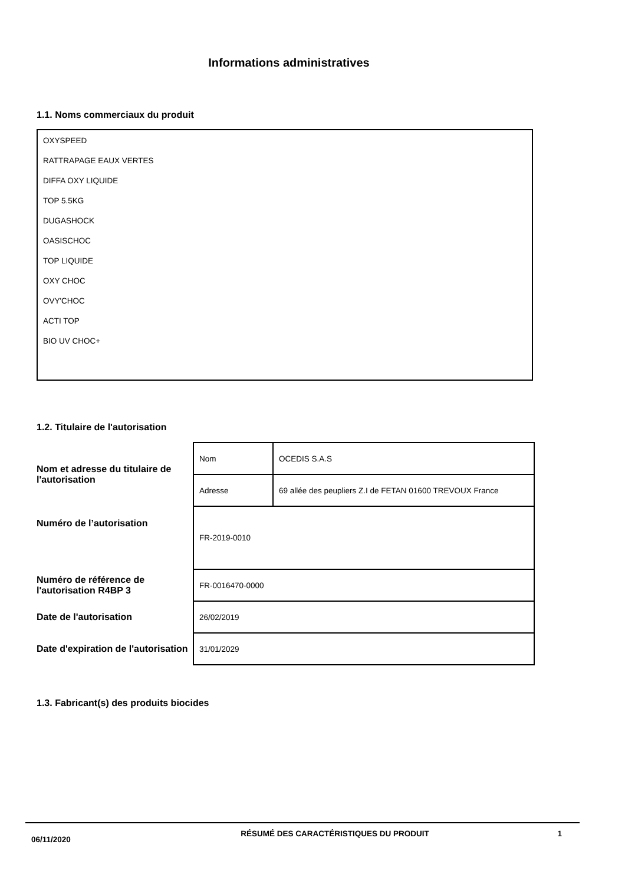Informations administratives
1.1. Noms commerciaux du produit
OXYSPEED
RATTRAPAGE EAUX VERTES
DIFFA OXY LIQUIDE
TOP 5.5KG
DUGASHOCK
OASISCHOC
TOP LIQUIDE
OXY CHOC
OVY'CHOC
ACTI TOP
BIO UV CHOC+
1.2. Titulaire de l'autorisation
| Nom et adresse du titulaire de l'autorisation | Nom | OCEDIS S.A.S |
| | Adresse | 69 allée des peupliers Z.I de FETAN 01600 TREVOUX France |
| Numéro de l’autorisation | FR-2019-0010 | |
| Numéro de référence de l'autorisation R4BP 3 | FR-0016470-0000 | |
| Date de l'autorisation | 26/02/2019 | |
| Date d'expiration de l'autorisation | 31/01/2029 | |
1.3. Fabricant(s) des produits biocides
06/11/2020
RÉSUMÉ DES CARACTÉRISTIQUES DU PRODUIT 1